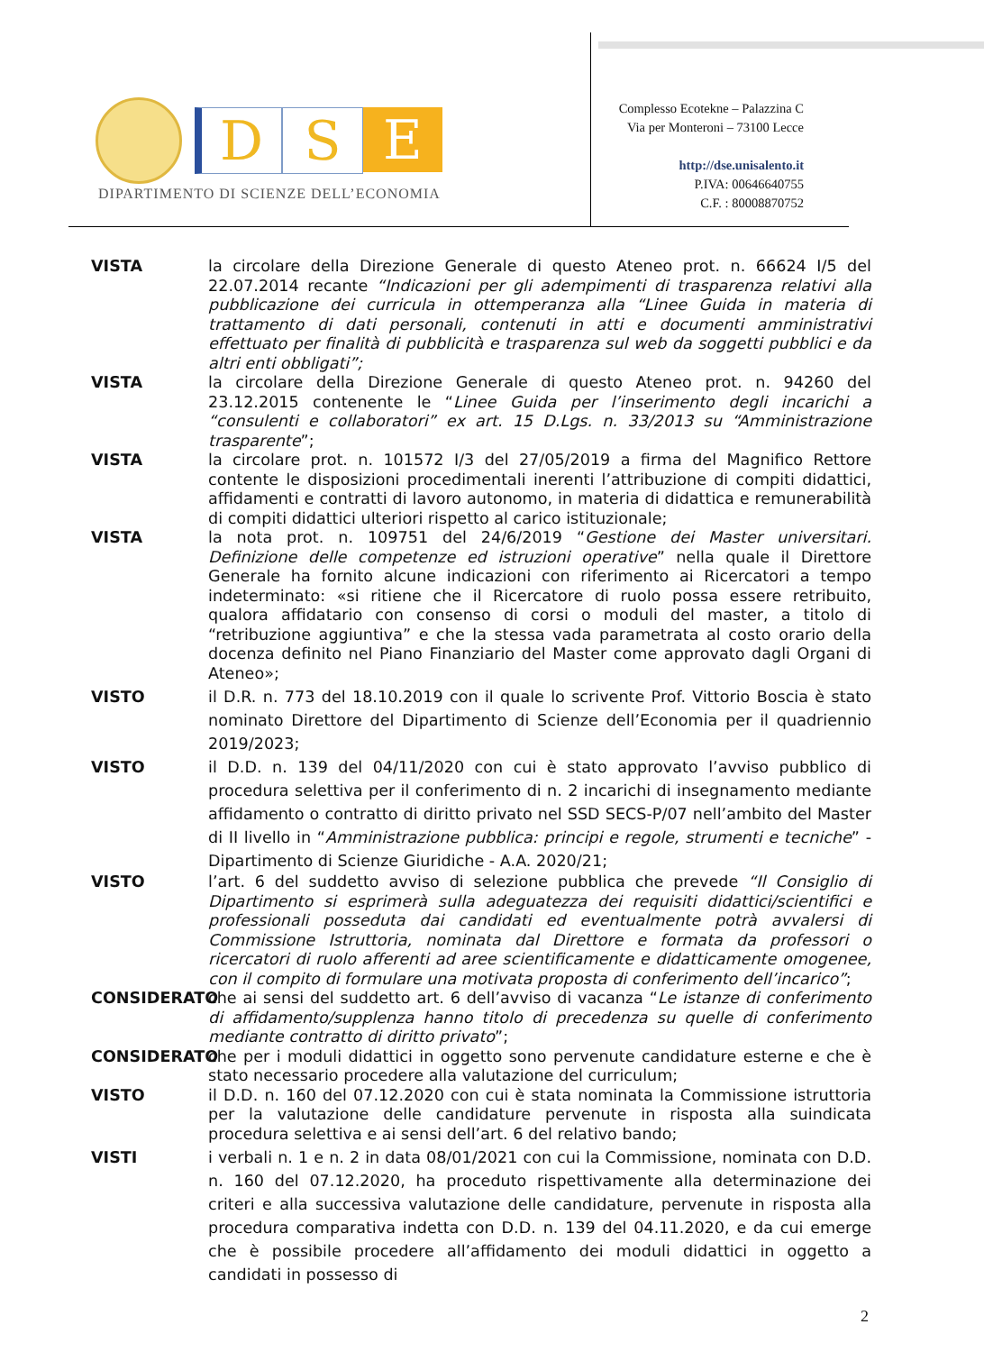D S E
DIPARTIMENTO DI SCIENZE DELL’ECONOMIA
Complesso Ecotekne – Palazzina C
Via per Monteroni – 73100 Lecce
http://dse.unisalento.it
P.IVA: 00646640755
C.F. : 80008870752
VISTA la circolare della Direzione Generale di questo Ateneo prot. n. 66624 I/5 del 22.07.2014 recante “Indicazioni per gli adempimenti di trasparenza relativi alla pubblicazione dei curricula in ottemperanza alla “Linee Guida in materia di trattamento di dati personali, contenuti in atti e documenti amministrativi effettuato per finalità di pubblicità e trasparenza sul web da soggetti pubblici e da altri enti obbligati”;
VISTA la circolare della Direzione Generale di questo Ateneo prot. n. 94260 del 23.12.2015 contenente le “Linee Guida per l’inserimento degli incarichi a “consulenti e collaboratori” ex art. 15 D.Lgs. n. 33/2013 su “Amministrazione trasparente”;
VISTA la circolare prot. n. 101572 I/3 del 27/05/2019 a firma del Magnifico Rettore contente le disposizioni procedimentali inerenti l’attribuzione di compiti didattici, affidamenti e contratti di lavoro autonomo, in materia di didattica e remunerabilità di compiti didattici ulteriori rispetto al carico istituzionale;
VISTA la nota prot. n. 109751 del 24/6/2019 “Gestione dei Master universitari. Definizione delle competenze ed istruzioni operative” nella quale il Direttore Generale ha fornito alcune indicazioni con riferimento ai Ricercatori a tempo indeterminato: «si ritiene che il Ricercatore di ruolo possa essere retribuito, qualora affidatario con consenso di corsi o moduli del master, a titolo di “retribuzione aggiuntiva” e che la stessa vada parametrata al costo orario della docenza definito nel Piano Finanziario del Master come approvato dagli Organi di Ateneo»;
VISTO il D.R. n. 773 del 18.10.2019 con il quale lo scrivente Prof. Vittorio Boscia è stato nominato Direttore del Dipartimento di Scienze dell’Economia per il quadriennio 2019/2023;
VISTO il D.D. n. 139 del 04/11/2020 con cui è stato approvato l’avviso pubblico di procedura selettiva per il conferimento di n. 2 incarichi di insegnamento mediante affidamento o contratto di diritto privato nel SSD SECS-P/07 nell’ambito del Master di II livello in “Amministrazione pubblica: principi e regole, strumenti e tecniche” - Dipartimento di Scienze Giuridiche - A.A. 2020/21;
VISTO l’art. 6 del suddetto avviso di selezione pubblica che prevede “Il Consiglio di Dipartimento si esprimerà sulla adeguatezza dei requisiti didattici/scientifici e professionali posseduta dai candidati ed eventualmente potrà avvalersi di Commissione Istruttoria, nominata dal Direttore e formata da professori o ricercatori di ruolo afferenti ad aree scientificamente e didatticamente omogenee, con il compito di formulare una motivata proposta di conferimento dell’incarico”;
CONSIDERATO che ai sensi del suddetto art. 6 dell’avviso di vacanza “Le istanze di conferimento di affidamento/supplenza hanno titolo di precedenza su quelle di conferimento mediante contratto di diritto privato”;
CONSIDERATO che per i moduli didattici in oggetto sono pervenute candidature esterne e che è stato necessario procedere alla valutazione del curriculum;
VISTO il D.D. n. 160 del 07.12.2020 con cui è stata nominata la Commissione istruttoria per la valutazione delle candidature pervenute in risposta alla suindicata procedura selettiva e ai sensi dell’art. 6 del relativo bando;
VISTI i verbali n. 1 e n. 2 in data 08/01/2021 con cui la Commissione, nominata con D.D. n. 160 del 07.12.2020, ha proceduto rispettivamente alla determinazione dei criteri e alla successiva valutazione delle candidature, pervenute in risposta alla procedura comparativa indetta con D.D. n. 139 del 04.11.2020, e da cui emerge che è possibile procedere all’affidamento dei moduli didattici in oggetto a candidati in possesso di
2